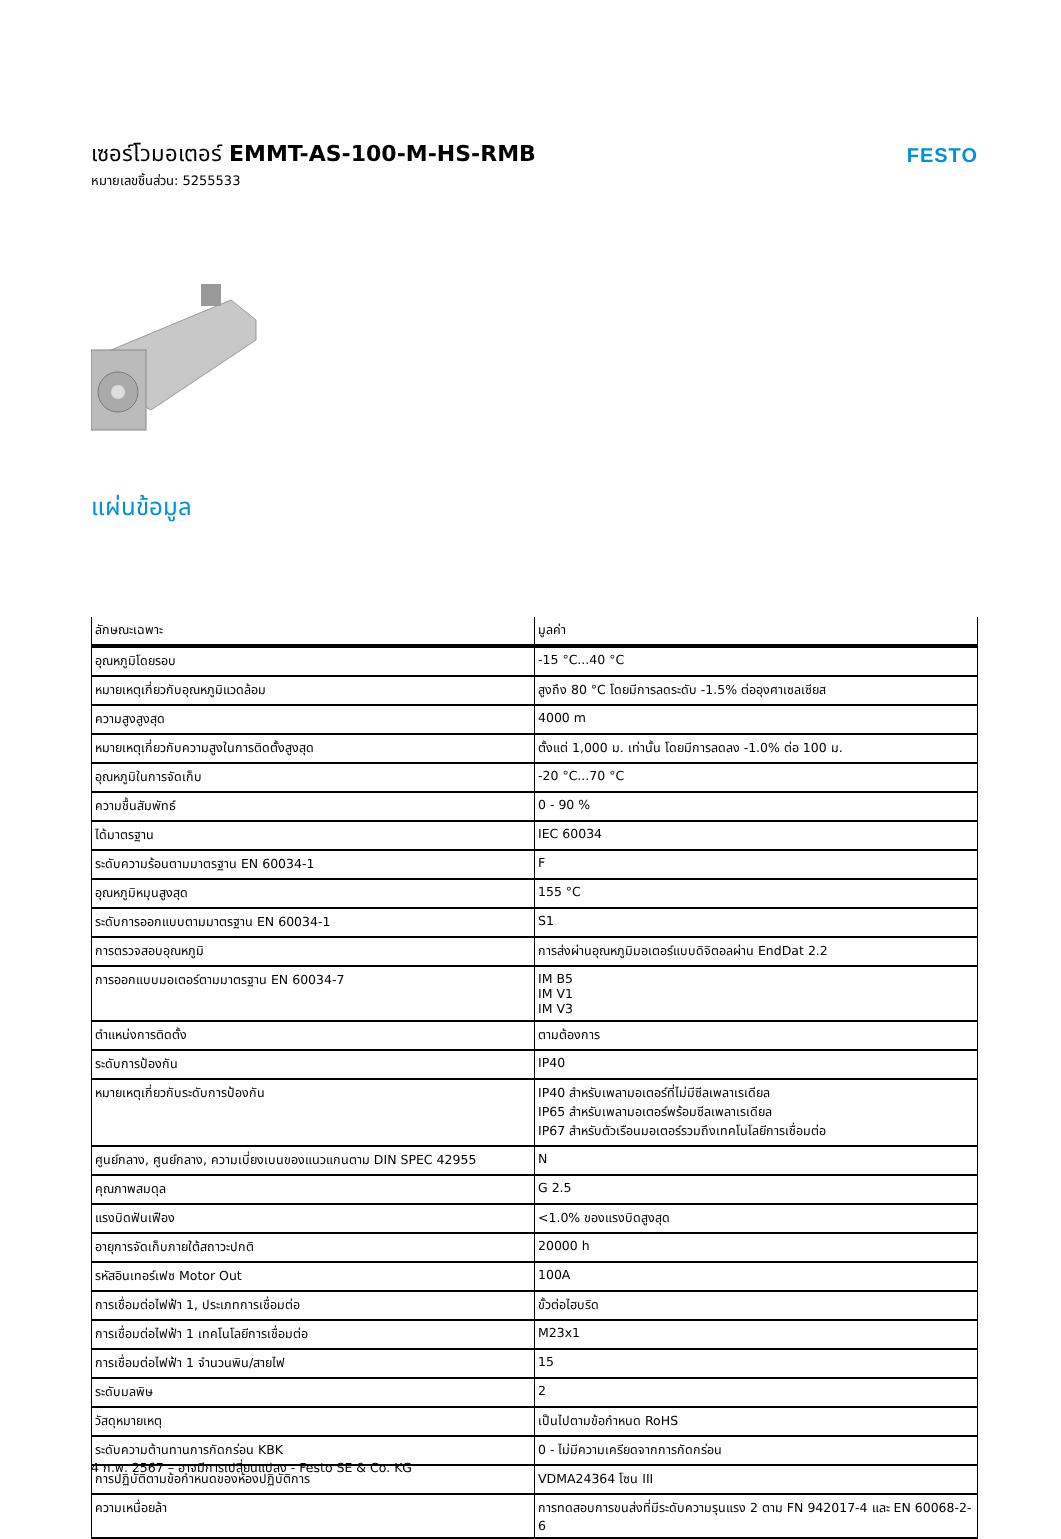เซอร์โวมอเตอร์ EMMT-AS-100-M-HS-RMB
หมายเลขชิ้นส่วน: 5255533
FESTO
แผ่นข้อมูล
| ลักษณะเฉพาะ | มูลค่า |
| --- | --- |
| อุณหภูมิโดยรอบ | -15 °C...40 °C |
| หมายเหตุเกี่ยวกับอุณหภูมิแวดล้อม | สูงถึง 80 °C โดยมีการลดระดับ -1.5% ต่ออุงศาเซลเซียส |
| ความสูงสูงสุด | 4000 m |
| หมายเหตุเกี่ยวกับความสูงในการติดตั้งสูงสุด | ตั้งแต่ 1,000 ม. เท่านั้น โดยมีการลดลง -1.0% ต่อ 100 ม. |
| อุณหภูมิในการจัดเก็บ | -20 °C...70 °C |
| ความชื้นสัมพัทธ์ | 0 - 90 % |
| ได้มาตรฐาน | IEC 60034 |
| ระดับความร้อนตามมาตรฐาน EN 60034-1 | F |
| อุณหภูมิหมุนสูงสุด | 155 °C |
| ระดับการออกแบบตามมาตรฐาน EN 60034-1 | S1 |
| การตรวจสอบอุณหภูมิ | การส่งผ่านอุณหภูมิมอเตอร์แบบดิจิตอลผ่าน EndDat 2.2 |
| การออกแบบมอเตอร์ตามมาตรฐาน EN 60034-7 | IM B5 IM V1 IM V3 |
| ตำแหน่งการติดตั้ง | ตามต้องการ |
| ระดับการป้องกัน | IP40 |
| หมายเหตุเกี่ยวกับระดับการป้องกัน | IP40 สำหรับเพลามอเตอร์ที่ไม่มีซีลเพลาเรเดียล IP65 สำหรับเพลามอเตอร์พร้อมซีลเพลาเรเดียล IP67 สำหรับตัวเรือนมอเตอร์รวมถึงเทคโนโลยีการเชื่อมต่อ |
| ศูนย์กลาง, ศูนย์กลาง, ความเบี่ยงเบนของแนวแกนตาม DIN SPEC 42955 | N |
| คุณภาพสมดุล | G 2.5 |
| แรงบิดฟันเฟือง | <1.0% ของแรงบิดสูงสุด |
| อายุการจัดเก็บภายใต้สถาวะปกติ | 20000 h |
| รหัสอินเทอร์เฟซ Motor Out | 100A |
| การเชื่อมต่อไฟฟ้า 1, ประเภทการเชื่อมต่อ | ขั้วต่อไฮบริด |
| การเชื่อมต่อไฟฟ้า 1 เทคโนโลยีการเชื่อมต่อ | M23x1 |
| การเชื่อมต่อไฟฟ้า 1 จำนวนพิน/สายไฟ | 15 |
| ระดับมลพิษ | 2 |
| วัสดุหมายเหตุ | เป็นไปตามข้อกำหนด RoHS |
| ระดับความต้านทานการกัดกร่อน KBK | 0 - ไม่มีความเครียดจากการกัดกร่อน |
| การปฏิบัติตามข้อกำหนดของห้องปฏิบัติการ | VDMA24364 โซน III |
| ความเหนื่อยล้า | การทดสอบการขนส่งที่มีระดับความรุนแรง 2 ตาม FN 942017-4 และ EN 60068-2-6 |
4 ก.พ. 2567 – อาจมีการเปลี่ยนแปลง - Festo SE & Co. KG